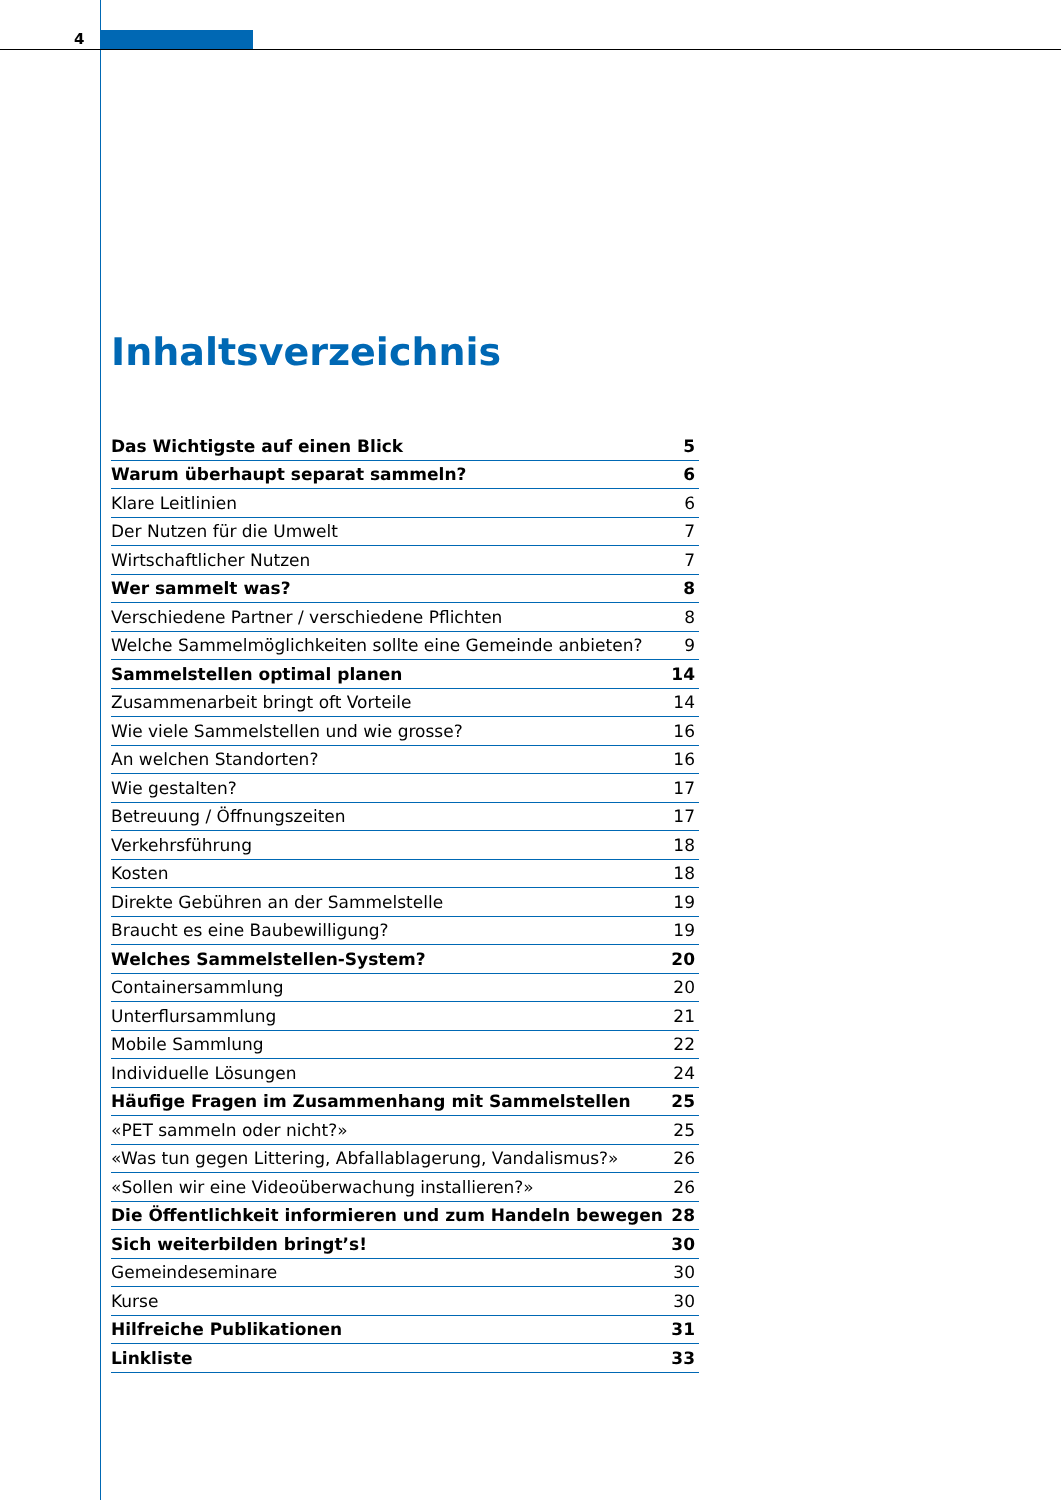4
Inhaltsverzeichnis
| Das Wichtigste auf einen Blick | 5 |
| Warum überhaupt separat sammeln? | 6 |
| Klare Leitlinien | 6 |
| Der Nutzen für die Umwelt | 7 |
| Wirtschaftlicher Nutzen | 7 |
| Wer sammelt was? | 8 |
| Verschiedene Partner / verschiedene Pflichten | 8 |
| Welche Sammelmöglichkeiten sollte eine Gemeinde anbieten? | 9 |
| Sammelstellen optimal planen | 14 |
| Zusammenarbeit bringt oft Vorteile | 14 |
| Wie viele Sammelstellen und wie grosse? | 16 |
| An welchen Standorten? | 16 |
| Wie gestalten? | 17 |
| Betreuung / Öffnungszeiten | 17 |
| Verkehrsführung | 18 |
| Kosten | 18 |
| Direkte Gebühren an der Sammelstelle | 19 |
| Braucht es eine Baubewilligung? | 19 |
| Welches Sammelstellen-System? | 20 |
| Containersammlung | 20 |
| Unterflursammlung | 21 |
| Mobile Sammlung | 22 |
| Individuelle Lösungen | 24 |
| Häufige Fragen im Zusammenhang mit Sammelstellen | 25 |
| «PET sammeln oder nicht?» | 25 |
| «Was tun gegen Littering, Abfallablagerung, Vandalismus?» | 26 |
| «Sollen wir eine Videoüberwachung installieren?» | 26 |
| Die Öffentlichkeit informieren und zum Handeln bewegen | 28 |
| Sich weiterbilden bringt’s! | 30 |
| Gemeindeseminare | 30 |
| Kurse | 30 |
| Hilfreiche Publikationen | 31 |
| Linkliste | 33 |